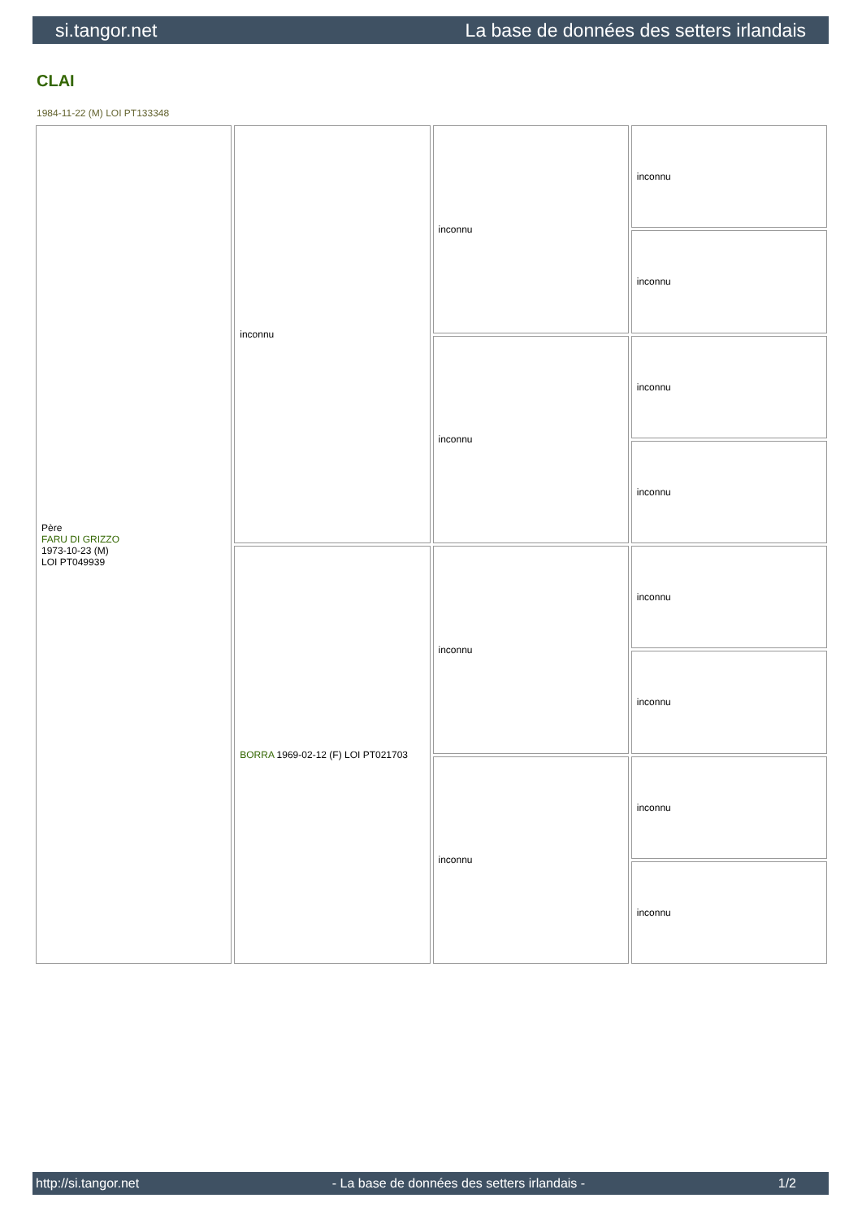si.tangor.net La base de données des setters irlandais
CLAI
1984-11-22 (M) LOI PT133348
| Père FARU DI GRIZZO 1973-10-23 (M) LOI PT049939 | inconnu | inconnu | inconnu |
| | | | inconnu |
| | | inconnu | inconnu |
| | | | inconnu |
| | BORRA 1969-02-12 (F) LOI PT021703 | inconnu | inconnu |
| | | | inconnu |
| | | inconnu | inconnu |
| | | | inconnu |
http://si.tangor.net - La base de données des setters irlandais - 1/2